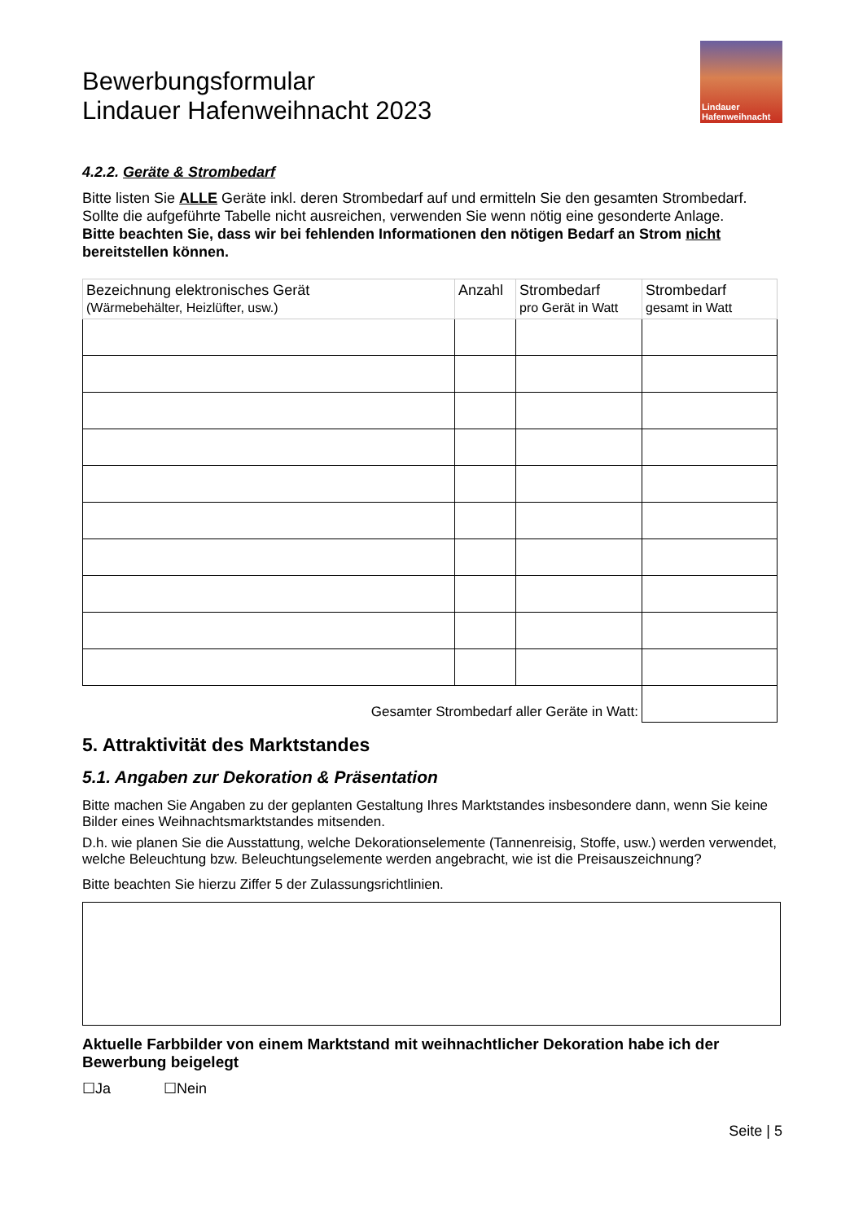Lindauer
Hafenweihnacht
Bewerbungsformular
Lindauer Hafenweihnacht 2023
4.2.2. Geräte & Strombedarf
Bitte listen Sie ALLE Geräte inkl. deren Strombedarf auf und ermitteln Sie den gesamten Strombedarf. Sollte die aufgeführte Tabelle nicht ausreichen, verwenden Sie wenn nötig eine gesonderte Anlage.
Bitte beachten Sie, dass wir bei fehlenden Informationen den nötigen Bedarf an Strom nicht bereitstellen können.
| Bezeichnung elektronisches Gerät (Wärmebehälter, Heizlüfter, usw.) | Anzahl | Strombedarf pro Gerät in Watt | Strombedarf gesamt in Watt |
| Gesamter Strombedarf aller Geräte in Watt: | | | |
5. Attraktivität des Marktstandes
5.1. Angaben zur Dekoration & Präsentation
Bitte machen Sie Angaben zu der geplanten Gestaltung Ihres Marktstandes insbesondere dann, wenn Sie keine Bilder eines Weihnachtsmarktstandes mitsenden.
D.h. wie planen Sie die Ausstattung, welche Dekorationselemente (Tannenreisig, Stoffe, usw.) werden verwendet, welche Beleuchtung bzw. Beleuchtungselemente werden angebracht, wie ist die Preisauszeichnung?
Bitte beachten Sie hierzu Ziffer 5 der Zulassungsrichtlinien.
Aktuelle Farbbilder von einem Marktstand mit weihnachtlicher Dekoration habe ich der Bewerbung beigelegt
☐Ja ☐Nein
Seite | 5